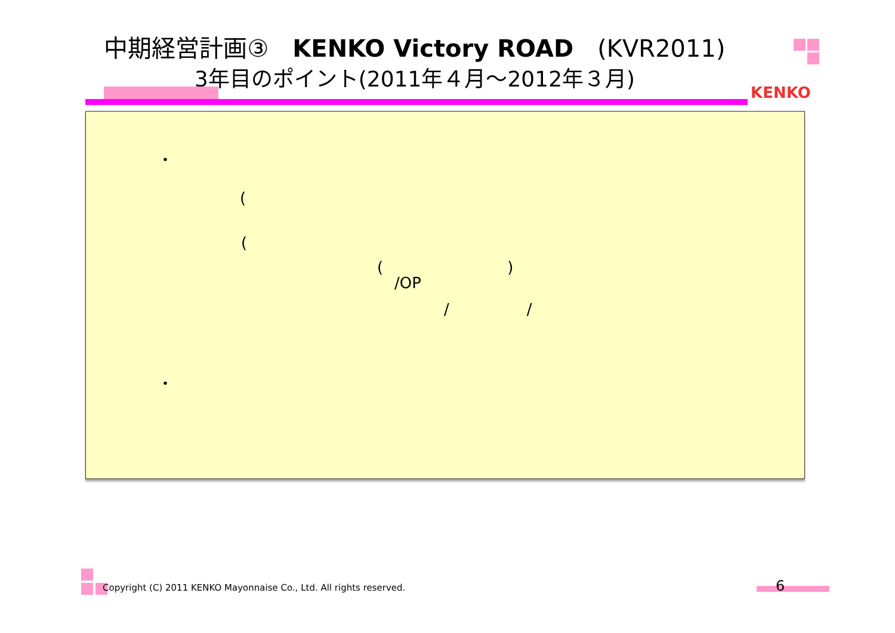中期経営計画③　KENKO Victory ROAD　(KVR2011)
3年目のポイント(2011年４月～2012年３月)
KENKO
・
(
(
(　　　　　　　　)
/OP
/　　　　　/
・
Copyright (C) 2011 KENKO Mayonnaise Co., Ltd. All rights reserved.
6